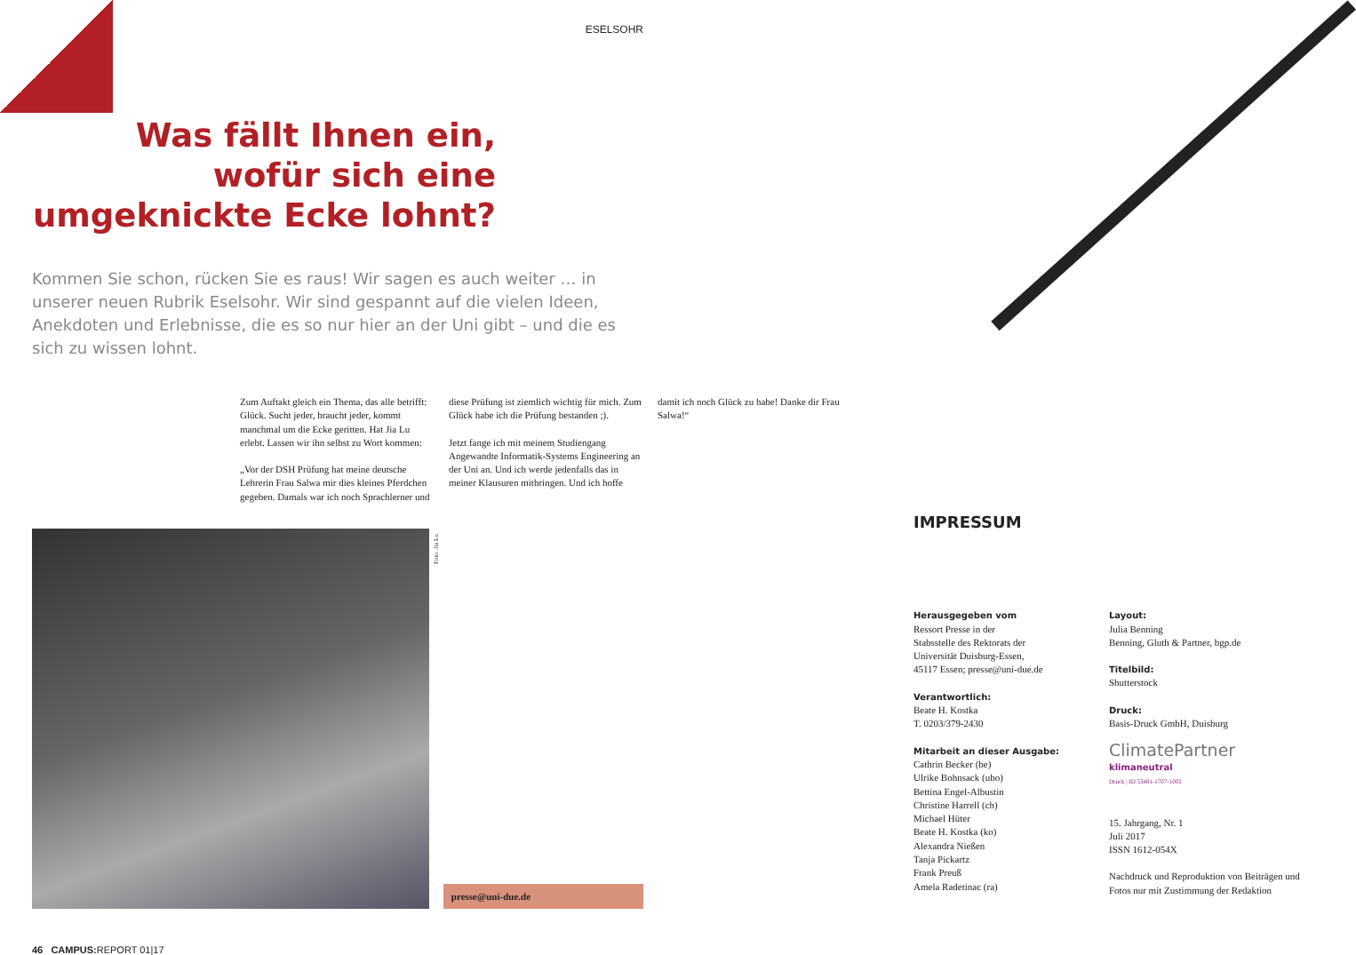ESELSOHR
Was fällt Ihnen ein,
wofür sich eine
umgeknickte Ecke lohnt?
Kommen Sie schon, rücken Sie es raus! Wir sagen es auch weiter … in unserer neuen Rubrik Eselsohr. Wir sind gespannt auf die vielen Ideen, Anekdoten und Erlebnisse, die es so nur hier an der Uni gibt – und die es sich zu wissen lohnt.
Zum Auftakt gleich ein Thema, das alle betrifft: Glück. Sucht jeder, braucht jeder, kommt manchmal um die Ecke geritten. Hat Jia Lu erlebt. Lassen wir ihn selbst zu Wort kommen:
„Vor der DSH Prüfung hat meine deutsche Lehrerin Frau Salwa mir dies kleines Pferdchen gegeben. Damals war ich noch Sprachlerner und diese Prüfung ist ziemlich wichtig für mich. Zum Glück habe ich die Prüfung bestanden ;).
Jetzt fange ich mit meinem Studiengang Angewandte Informatik-Systems Engineering an der Uni an. Und ich werde jedenfalls das in meiner Klausuren mitbringen. Und ich hoffe damit ich noch Glück zu habe! Danke dir Frau Salwa!“
Foto: Jia Lu
presse@uni-due.de
46 CAMPUS: REPORT 01|17
IMPRESSUM
Herausgegeben vom
Ressort Presse in der
Stabsstelle des Rektorats der
Universität Duisburg-Essen,
45117 Essen; presse@uni-due.de
Verantwortlich:
Beate H. Kostka
T. 0203/379-2430
Mitarbeit an dieser Ausgabe:
Cathrin Becker (be)
Ulrike Bohnsack (ubo)
Bettina Engel-Albustin
Christine Harrell (ch)
Michael Hüter
Beate H. Kostka (ko)
Alexandra Nießen
Tanja Pickartz
Frank Preuß
Amela Radetinac (ra)
Layout:
Julia Benning
Benning, Gluth & Partner, bgp.de
Titelbild:
Shutterstock
Druck:
Basis-Druck GmbH, Duisburg
ClimatePartner
klimaneutral
Druck | ID 53481-1707-1002
15. Jahrgang, Nr. 1
Juli 2017
ISSN 1612-054X
Nachdruck und Reproduktion von Beiträgen und Fotos nur mit Zustimmung der Redaktion